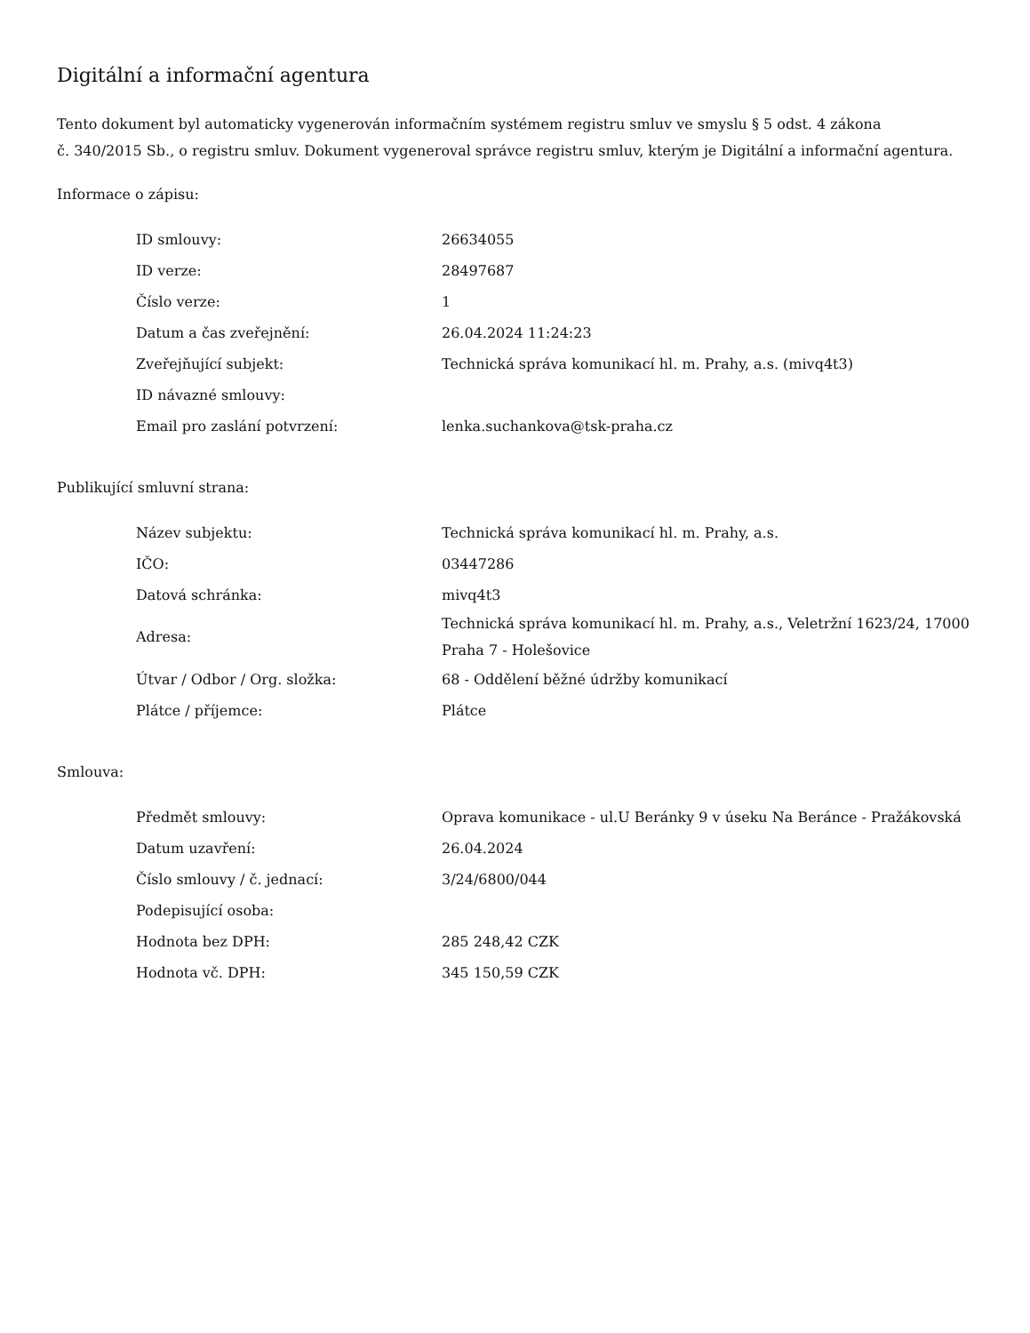Digitální a informační agentura
Tento dokument byl automaticky vygenerován informačním systémem registru smluv ve smyslu § 5 odst. 4 zákona
č. 340/2015 Sb., o registru smluv. Dokument vygeneroval správce registru smluv, kterým je Digitální a informační agentura.
Informace o zápisu:
| ID smlouvy: | 26634055 |
| ID verze: | 28497687 |
| Číslo verze: | 1 |
| Datum a čas zveřejnění: | 26.04.2024 11:24:23 |
| Zveřejňující subjekt: | Technická správa komunikací hl. m. Prahy, a.s. (mivq4t3) |
| ID návazné smlouvy: | |
| Email pro zaslání potvrzení: | lenka.suchankova@tsk-praha.cz |
Publikující smluvní strana:
| Název subjektu: | Technická správa komunikací hl. m. Prahy, a.s. |
| IČO: | 03447286 |
| Datová schránka: | mivq4t3 |
| Adresa: | Technická správa komunikací hl. m. Prahy, a.s., Veletržní 1623/24, 17000 Praha 7 - Holešovice |
| Útvar / Odbor / Org. složka: | 68 - Oddělení běžné údržby komunikací |
| Plátce / příjemce: | Plátce |
Smlouva:
| Předmět smlouvy: | Oprava komunikace - ul.U Beránky 9 v úseku Na Beránce - Pražákovská |
| Datum uzavření: | 26.04.2024 |
| Číslo smlouvy / č. jednací: | 3/24/6800/044 |
| Podepisující osoba: | |
| Hodnota bez DPH: | 285 248,42 CZK |
| Hodnota vč. DPH: | 345 150,59 CZK |